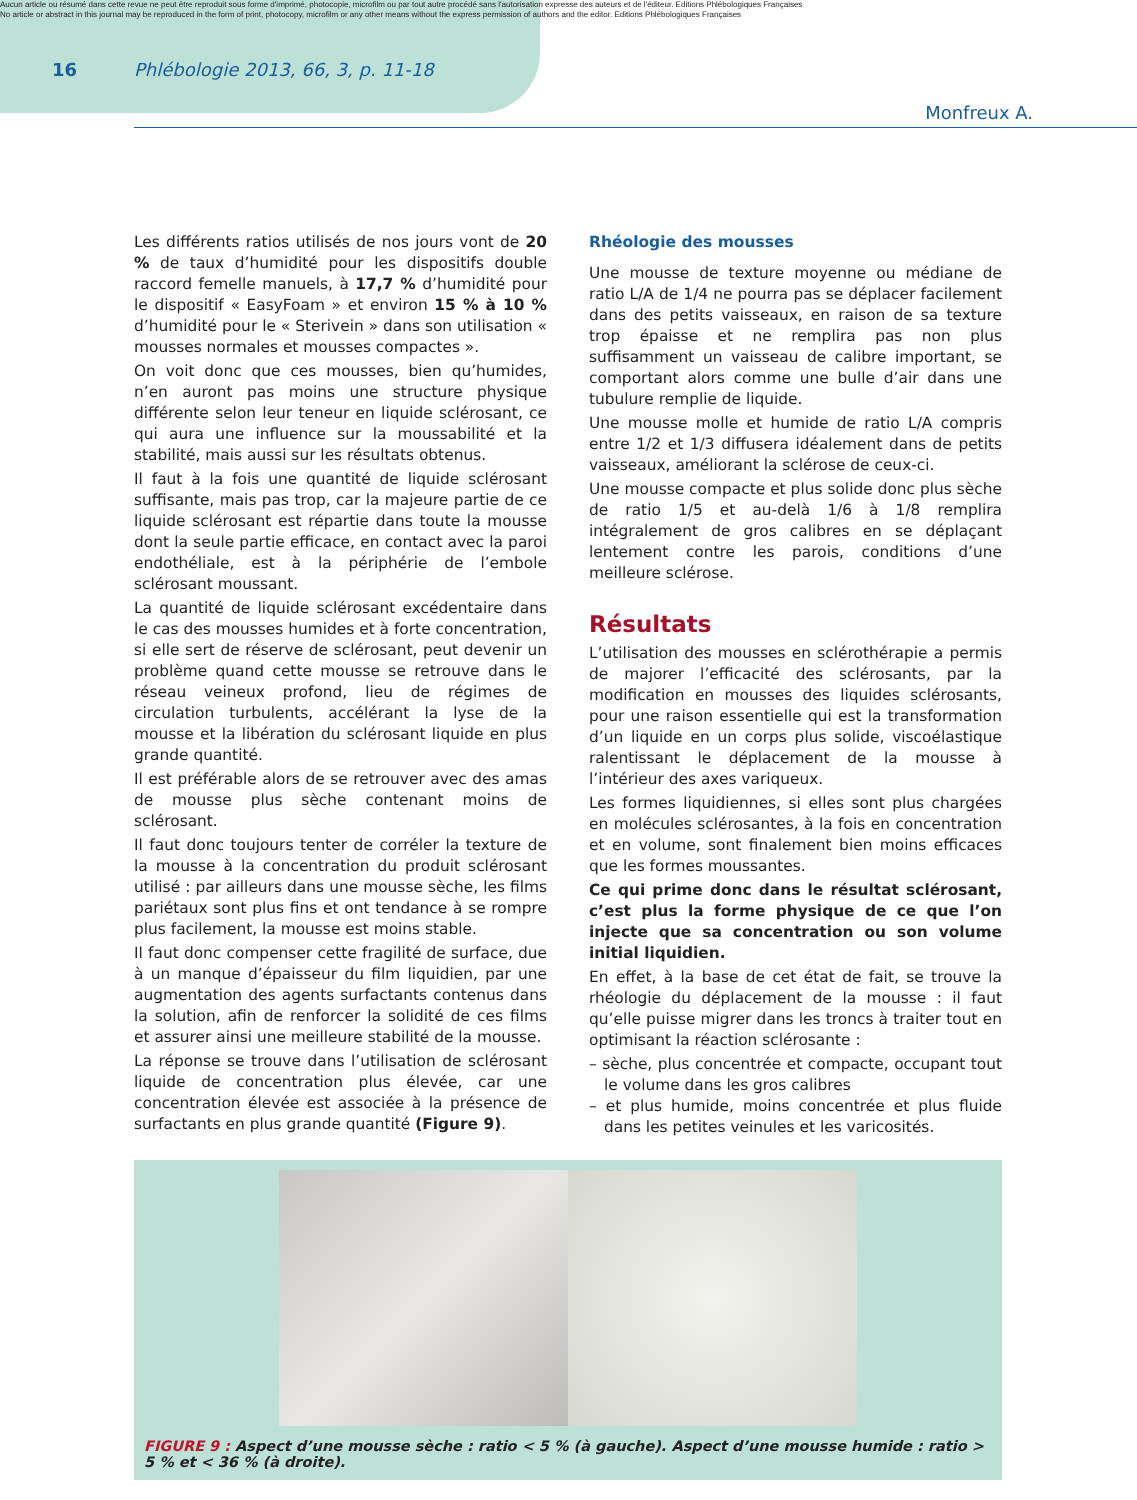Aucun article ou résumé dans cette revue ne peut être reproduit sous forme d'imprimé, photocopie, microfilm ou par tout autre procédé sans l'autorisation expresse des auteurs et de l'éditeur. Editions Phlébologiques Françaises
No article or abstract in this journal may be reproduced in the form of print, photocopy, microfilm or any other means without the express permission of authors and the editor. Editions Phlébologiques Françaises
16 Phlébologie 2013, 66, 3, p. 11-18
Monfreux A.
Les différents ratios utilisés de nos jours vont de 20 % de taux d’humidité pour les dispositifs double raccord femelle manuels, à 17,7 % d’humidité pour le dispositif « EasyFoam » et environ 15 % à 10 % d’humidité pour le « Sterivein » dans son utilisation « mousses normales et mousses compactes ».
On voit donc que ces mousses, bien qu’humides, n’en auront pas moins une structure physique différente selon leur teneur en liquide sclérosant, ce qui aura une influence sur la moussabilité et la stabilité, mais aussi sur les résultats obtenus.
Il faut à la fois une quantité de liquide sclérosant suffisante, mais pas trop, car la majeure partie de ce liquide sclérosant est répartie dans toute la mousse dont la seule partie efficace, en contact avec la paroi endothéliale, est à la périphérie de l’embole sclérosant moussant.
La quantité de liquide sclérosant excédentaire dans le cas des mousses humides et à forte concentration, si elle sert de réserve de sclérosant, peut devenir un problème quand cette mousse se retrouve dans le réseau veineux profond, lieu de régimes de circulation turbulents, accélérant la lyse de la mousse et la libération du sclérosant liquide en plus grande quantité.
Il est préférable alors de se retrouver avec des amas de mousse plus sèche contenant moins de sclérosant.
Il faut donc toujours tenter de corréler la texture de la mousse à la concentration du produit sclérosant utilisé : par ailleurs dans une mousse sèche, les films pariétaux sont plus fins et ont tendance à se rompre plus facilement, la mousse est moins stable.
Il faut donc compenser cette fragilité de surface, due à un manque d’épaisseur du film liquidien, par une augmentation des agents surfactants contenus dans la solution, afin de renforcer la solidité de ces films et assurer ainsi une meilleure stabilité de la mousse.
La réponse se trouve dans l’utilisation de sclérosant liquide de concentration plus élevée, car une concentration élevée est associée à la présence de surfactants en plus grande quantité (Figure 9).
Rhéologie des mousses
Une mousse de texture moyenne ou médiane de ratio L/A de 1/4 ne pourra pas se déplacer facilement dans des petits vaisseaux, en raison de sa texture trop épaisse et ne remplira pas non plus suffisamment un vaisseau de calibre important, se comportant alors comme une bulle d’air dans une tubulure remplie de liquide.
Une mousse molle et humide de ratio L/A compris entre 1/2 et 1/3 diffusera idéalement dans de petits vaisseaux, améliorant la sclérose de ceux-ci.
Une mousse compacte et plus solide donc plus sèche de ratio 1/5 et au-delà 1/6 à 1/8 remplira intégralement de gros calibres en se déplaçant lentement contre les parois, conditions d’une meilleure sclérose.
Résultats
L’utilisation des mousses en sclérothérapie a permis de majorer l’efficacité des sclérosants, par la modification en mousses des liquides sclérosants, pour une raison essentielle qui est la transformation d’un liquide en un corps plus solide, viscoélastique ralentissant le déplacement de la mousse à l’intérieur des axes variqueux.
Les formes liquidiennes, si elles sont plus chargées en molécules sclérosantes, à la fois en concentration et en volume, sont finalement bien moins efficaces que les formes moussantes.
Ce qui prime donc dans le résultat sclérosant, c’est plus la forme physique de ce que l’on injecte que sa concentration ou son volume initial liquidien.
En effet, à la base de cet état de fait, se trouve la rhéologie du déplacement de la mousse : il faut qu’elle puisse migrer dans les troncs à traiter tout en optimisant la réaction sclérosante :
– sèche, plus concentrée et compacte, occupant tout le volume dans les gros calibres
– et plus humide, moins concentrée et plus fluide dans les petites veinules et les varicosités.
FIGURE 9 : Aspect d’une mousse sèche : ratio < 5 % (à gauche). Aspect d’une mousse humide : ratio > 5 % et < 36 % (à droite).